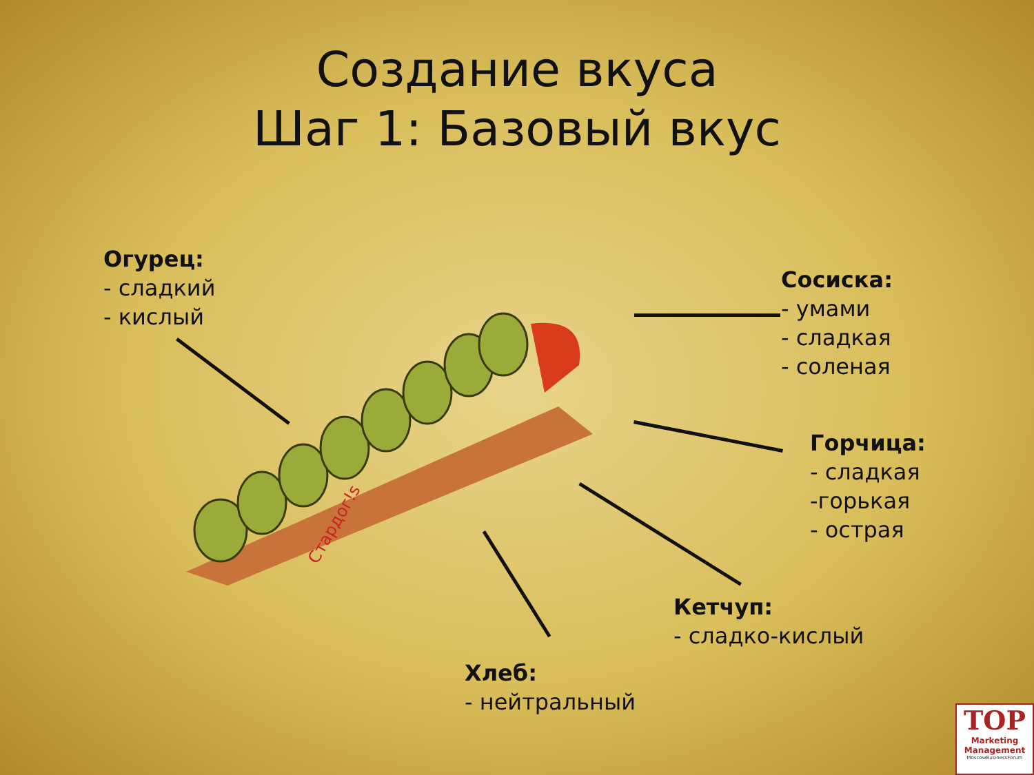Создание вкуса
Шаг 1: Базовый вкус
Огурец:
- сладкий
- кислый
Сосиска:
- умами
- сладкая
- соленая
Горчица:
- сладкая
-горькая
- острая
Кетчуп:
- сладко-кислый
Хлеб:
- нейтральный
Стардог!s
TOP
Marketing Management
MoscowBusinessForum